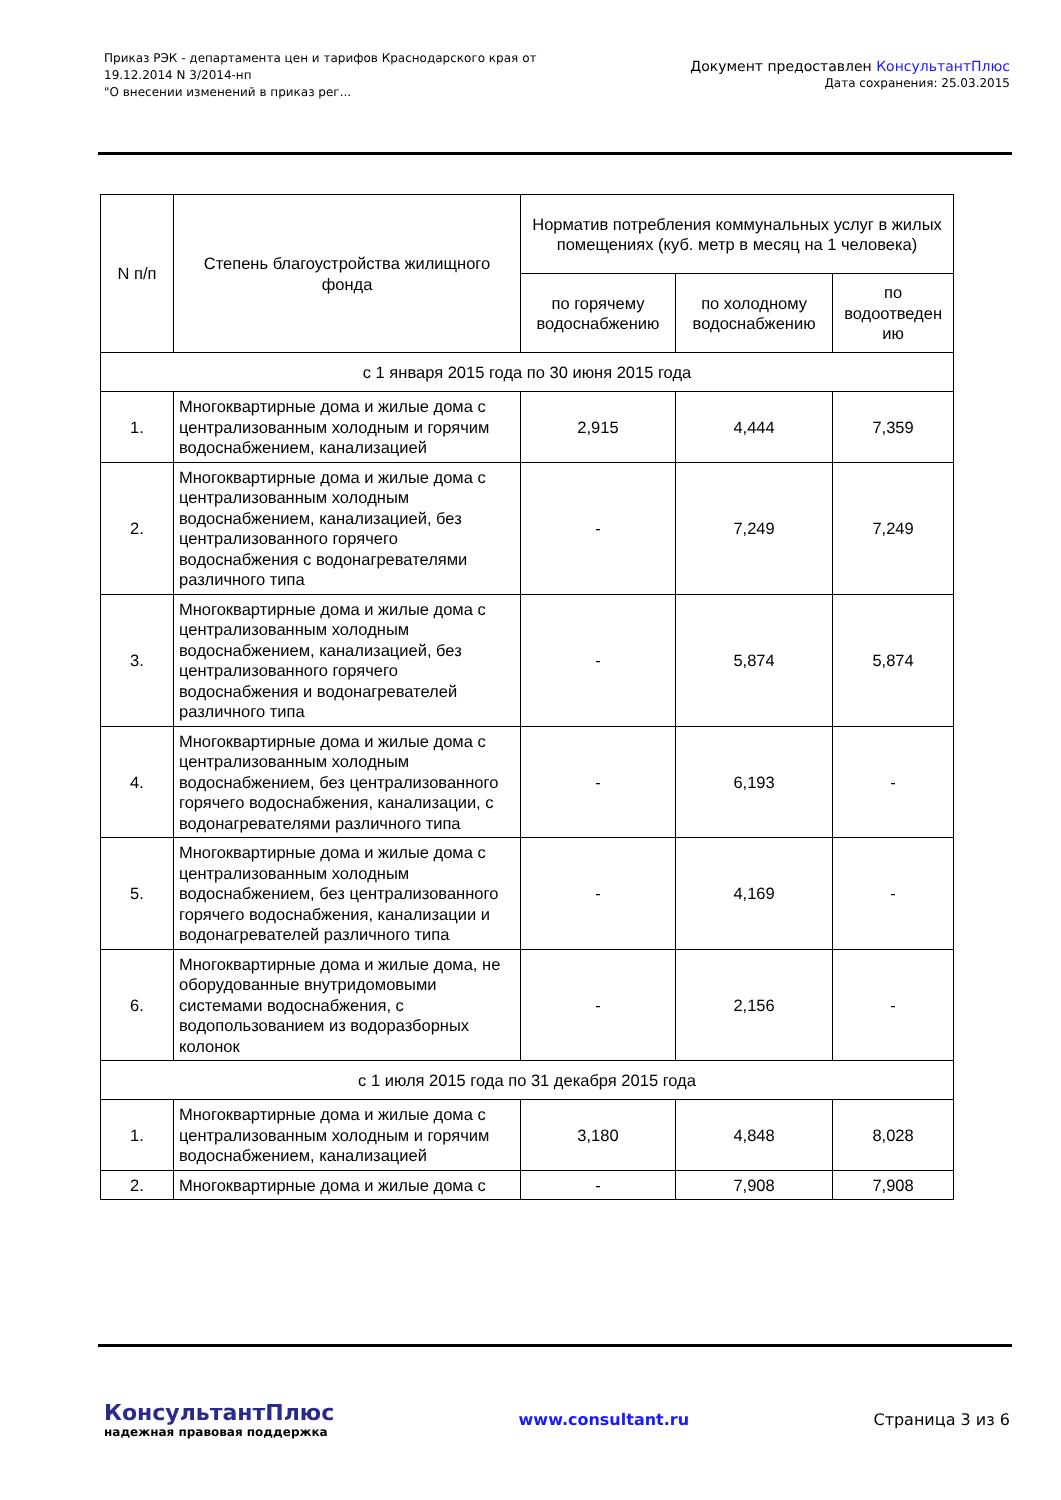Приказ РЭК - департамента цен и тарифов Краснодарского края от
19.12.2014 N 3/2014-нп
"О внесении изменений в приказ рег...
Документ предоставлен КонсультантПлюс
Дата сохранения: 25.03.2015
| N п/п | Степень благоустройства жилищного фонда | Норматив потребления коммунальных услуг в жилых помещениях (куб. метр в месяц на 1 человека) | | |
| --- | --- | --- | --- | --- |
| | | по горячему водоснабжению | по холодному водоснабжению | по водоотведен ию |
| с 1 января 2015 года по 30 июня 2015 года | | | | |
| 1. | Многоквартирные дома и жилые дома с централизованным холодным и горячим водоснабжением, канализацией | 2,915 | 4,444 | 7,359 |
| 2. | Многоквартирные дома и жилые дома с централизованным холодным водоснабжением, канализацией, без централизованного горячего водоснабжения с водонагревателями различного типа | - | 7,249 | 7,249 |
| 3. | Многоквартирные дома и жилые дома с централизованным холодным водоснабжением, канализацией, без централизованного горячего водоснабжения и водонагревателей различного типа | - | 5,874 | 5,874 |
| 4. | Многоквартирные дома и жилые дома с централизованным холодным водоснабжением, без централизованного горячего водоснабжения, канализации, с водонагревателями различного типа | - | 6,193 | - |
| 5. | Многоквартирные дома и жилые дома с централизованным холодным водоснабжением, без централизованного горячего водоснабжения, канализации и водонагревателей различного типа | - | 4,169 | - |
| 6. | Многоквартирные дома и жилые дома, не оборудованные внутридомовыми системами водоснабжения, с водопользованием из водоразборных колонок | - | 2,156 | - |
| с 1 июля 2015 года по 31 декабря 2015 года | | | | |
| 1. | Многоквартирные дома и жилые дома с централизованным холодным и горячим водоснабжением, канализацией | 3,180 | 4,848 | 8,028 |
| 2. | Многоквартирные дома и жилые дома с | - | 7,908 | 7,908 |
КонсультантПлюс
надежная правовая поддержка
www.consultant.ru Страница 3 из 6